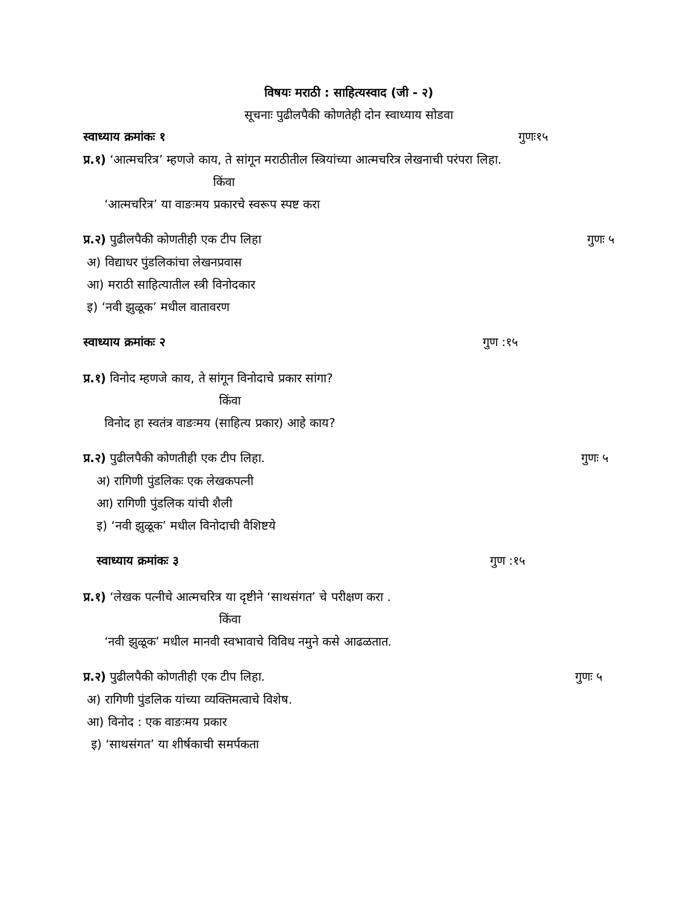विषयः मराठी : साहित्यस्वाद (जी - २)
सूचनाः पुढीलपैकी कोणतेही दोन स्वाध्याय सोडवा
स्वाध्याय क्रमांकः १ गुणः१५
प्र.१) ‘आत्मचरित्र’ म्हणजे काय, ते सांगून मराठीतील स्त्रियांच्या आत्मचरित्र लेखनाची परंपरा लिहा.
किंवा
‘आत्मचरित्र’ या वाङःमय प्रकारचे स्वरूप स्पष्ट करा
प्र.२) पुढीलपैकी कोणतीही एक टीप लिहा गुणः ५
अ) विद्याधर पुंडलिकांचा लेखनप्रवास
आ) मराठी साहित्यातील स्त्री विनोदकार
इ) ‘नवी झुळूक’ मधील वातावरण
स्वाध्याय क्रमांकः २ गुण :१५
प्र.१) विनोद म्हणजे काय, ते सांगून विनोदाचे प्रकार सांगा?
किंवा
विनोद हा स्वतंत्र वाङःमय (साहित्य प्रकार) आहे काय?
प्र.२) पुढीलपैकी कोणतीही एक टीप लिहा. गुणः ५
अ) रागिणी पुंडलिकः एक लेखकपत्नी
आ) रागिणी पुंडलिक यांची शैली
इ) ‘नवी झुळूक’ मधील विनोदाची वैशिष्टये
स्वाध्याय क्रमांकः ३ गुण :१५
प्र.१) ‘लेखक पत्नीचे आत्मचरित्र या दृष्टीने ‘साथसंगत’ चे परीक्षण करा .
किंवा
‘नवी झुळूक’ मधील मानवी स्वभावाचे विविध नमुने कसे आढळतात.
प्र.२) पुढीलपैकी कोणतीही एक टीप लिहा. गुणः ५
अ) रागिणी पुंडलिक यांच्या व्यक्तिमत्वाचे विशेष.
आ) विनोद : एक वाङःमय प्रकार
इ) ‘साथसंगत’ या शीर्षकाची समर्पकता